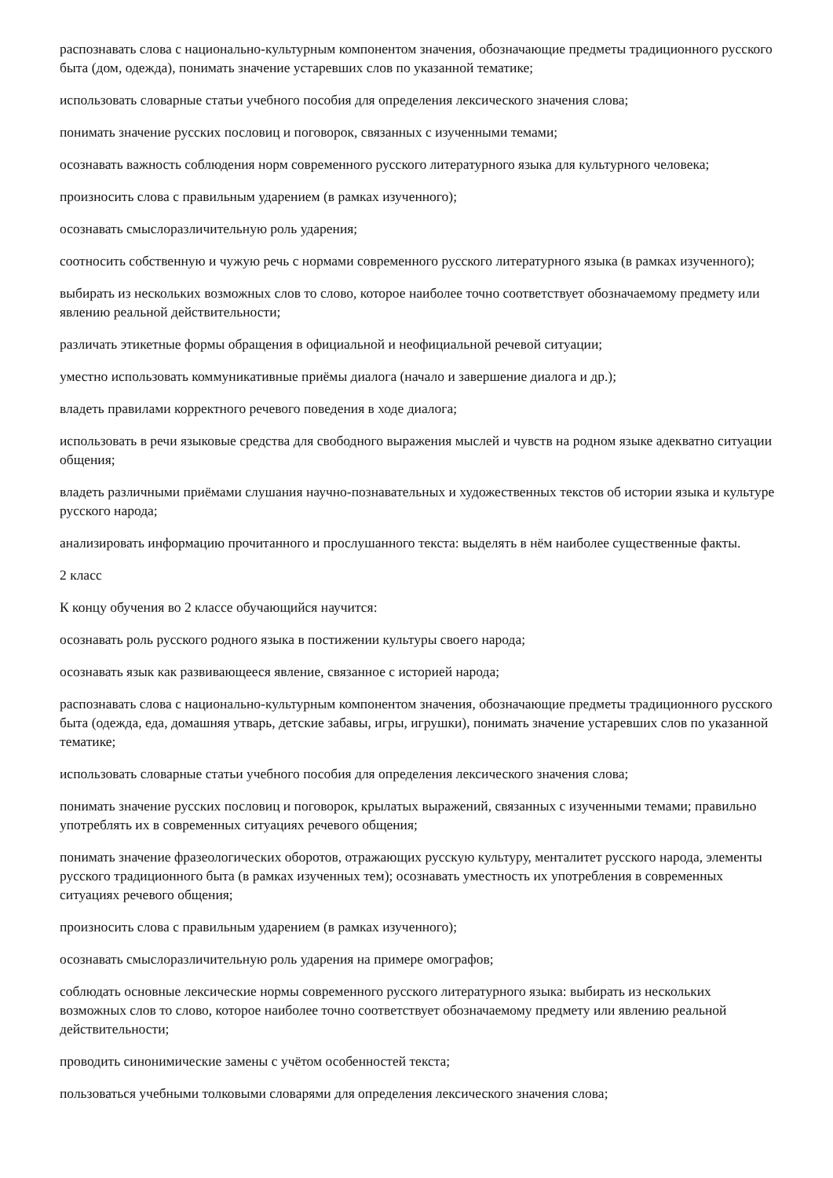распознавать слова с национально-культурным компонентом значения, обозначающие предметы традиционного русского быта (дом, одежда), понимать значение устаревших слов по указанной тематике;
использовать словарные статьи учебного пособия для определения лексического значения слова;
понимать значение русских пословиц и поговорок, связанных с изученными темами;
осознавать важность соблюдения норм современного русского литературного языка для культурного человека;
произносить слова с правильным ударением (в рамках изученного);
осознавать смыслоразличительную роль ударения;
соотносить собственную и чужую речь с нормами современного русского литературного языка (в рамках изученного);
выбирать из нескольких возможных слов то слово, которое наиболее точно соответствует обозначаемому предмету или явлению реальной действительности;
различать этикетные формы обращения в официальной и неофициальной речевой ситуации;
уместно использовать коммуникативные приёмы диалога (начало и завершение диалога и др.);
владеть правилами корректного речевого поведения в ходе диалога;
использовать в речи языковые средства для свободного выражения мыслей и чувств на родном языке адекватно ситуации общения;
владеть различными приёмами слушания научно-познавательных и художественных текстов об истории языка и культуре русского народа;
анализировать информацию прочитанного и прослушанного текста: выделять в нём наиболее существенные факты.
2 класс
К концу обучения во 2 классе обучающийся научится:
осознавать роль русского родного языка в постижении культуры своего народа;
осознавать язык как развивающееся явление, связанное с историей народа;
распознавать слова с национально-культурным компонентом значения, обозначающие предметы традиционного русского быта (одежда, еда, домашняя утварь, детские забавы, игры, игрушки), понимать значение устаревших слов по указанной тематике;
использовать словарные статьи учебного пособия для определения лексического значения слова;
понимать значение русских пословиц и поговорок, крылатых выражений, связанных с изученными темами; правильно употреблять их в современных ситуациях речевого общения;
понимать значение фразеологических оборотов, отражающих русскую культуру, менталитет русского народа, элементы русского традиционного быта (в рамках изученных тем); осознавать уместность их употребления в современных ситуациях речевого общения;
произносить слова с правильным ударением (в рамках изученного);
осознавать смыслоразличительную роль ударения на примере омографов;
соблюдать основные лексические нормы современного русского литературного языка: выбирать из нескольких возможных слов то слово, которое наиболее точно соответствует обозначаемому предмету или явлению реальной действительности;
проводить синонимические замены с учётом особенностей текста;
пользоваться учебными толковыми словарями для определения лексического значения слова;